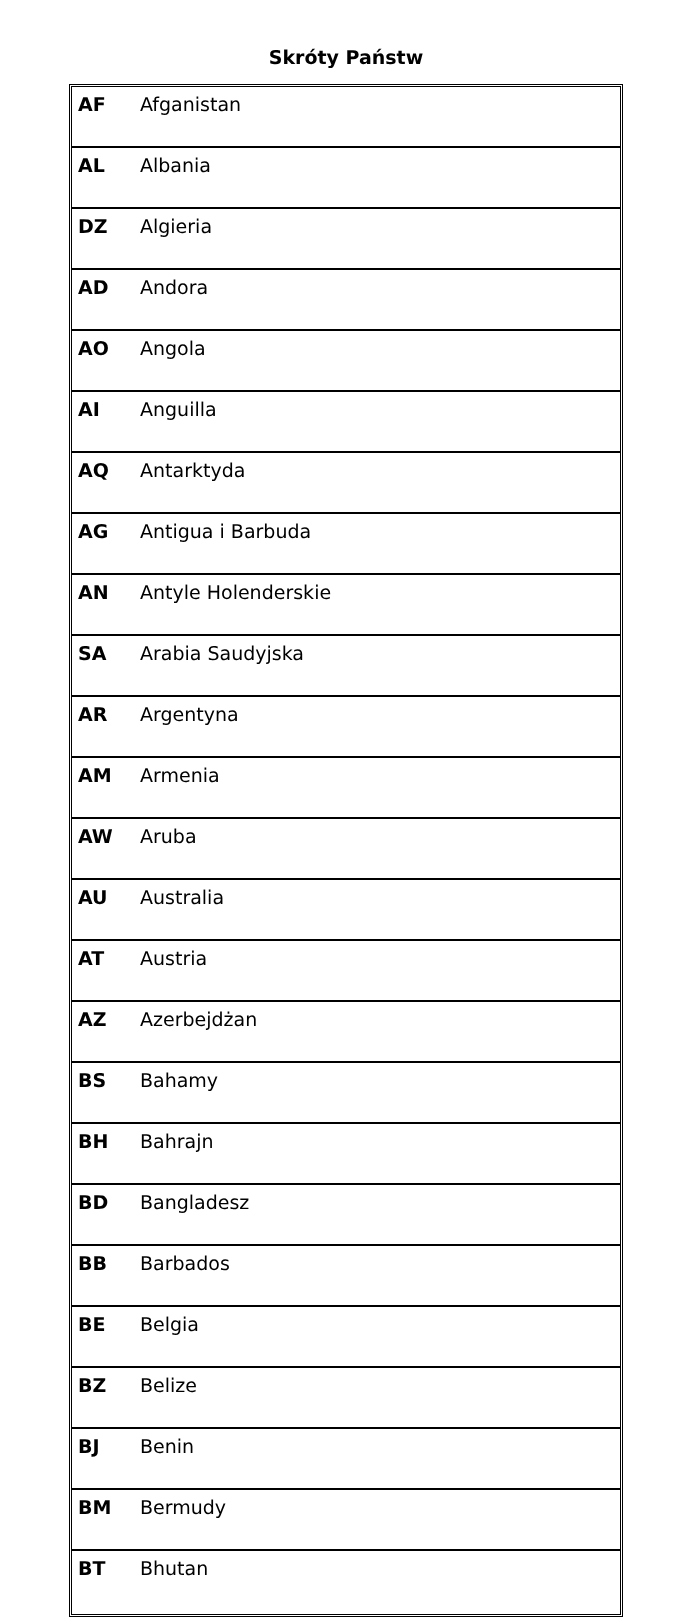Skróty Państw
| AF | Afganistan |
| AL | Albania |
| DZ | Algieria |
| AD | Andora |
| AO | Angola |
| AI | Anguilla |
| AQ | Antarktyda |
| AG | Antigua i Barbuda |
| AN | Antyle Holenderskie |
| SA | Arabia Saudyjska |
| AR | Argentyna |
| AM | Armenia |
| AW | Aruba |
| AU | Australia |
| AT | Austria |
| AZ | Azerbejdżan |
| BS | Bahamy |
| BH | Bahrajn |
| BD | Bangladesz |
| BB | Barbados |
| BE | Belgia |
| BZ | Belize |
| BJ | Benin |
| BM | Bermudy |
| BT | Bhutan |